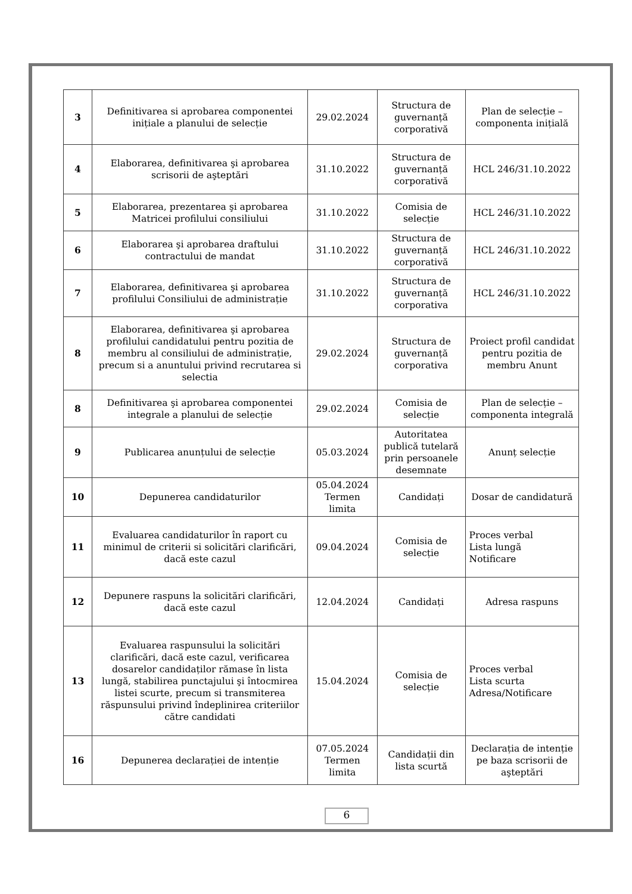| 3 | Definitivarea si aprobarea componentei inițiale a planului de selecție | 29.02.2024 | Structura de guvernanță corporativă | Plan de selecție – componenta inițială |
| 4 | Elaborarea, definitivarea şi aprobarea scrisorii de aşteptări | 31.10.2022 | Structura de guvernanță corporativă | HCL 246/31.10.2022 |
| 5 | Elaborarea, prezentarea şi aprobarea Matricei profilului consiliului | 31.10.2022 | Comisia de selecție | HCL 246/31.10.2022 |
| 6 | Elaborarea şi aprobarea draftului contractului de mandat | 31.10.2022 | Structura de guvernanță corporativă | HCL 246/31.10.2022 |
| 7 | Elaborarea, definitivarea şi aprobarea profilului Consiliului de administrație | 31.10.2022 | Structura de guvernanță corporativa | HCL 246/31.10.2022 |
| 8 | Elaborarea, definitivarea şi aprobarea profilului candidatului pentru pozitia de membru al consiliului de administrație, precum si a anuntului privind recrutarea si selectia | 29.02.2024 | Structura de guvernanță corporativa | Proiect profil candidat pentru pozitia de membru Anunt |
| 8 | Definitivarea şi aprobarea componentei integrale a planului de selecție | 29.02.2024 | Comisia de selecție | Plan de selecție – componenta integrală |
| 9 | Publicarea anunțului de selecție | 05.03.2024 | Autoritatea publică tutelară prin persoanele desemnate | Anunț selecție |
| 10 | Depunerea candidaturilor | 05.04.2024 Termen limita | Candidați | Dosar de candidatură |
| 11 | Evaluarea candidaturilor în raport cu minimul de criterii si solicitări clarificări, dacă este cazul | 09.04.2024 | Comisia de selecție | Proces verbal Lista lungă Notificare |
| 12 | Depunere raspuns la solicitări clarificări, dacă este cazul | 12.04.2024 | Candidați | Adresa raspuns |
| 13 | Evaluarea raspunsului la solicitări clarificări, dacă este cazul, verificarea dosarelor candidaților rămase în lista lungă, stabilirea punctajului şi întocmirea listei scurte, precum si transmiterea răspunsului privind îndeplinirea criteriilor către candidati | 15.04.2024 | Comisia de selecție | Proces verbal Lista scurta Adresa/Notificare |
| 16 | Depunerea declarației de intenție | 07.05.2024 Termen limita | Candidații din lista scurtă | Declarația de intenție pe baza scrisorii de aşteptări |
6